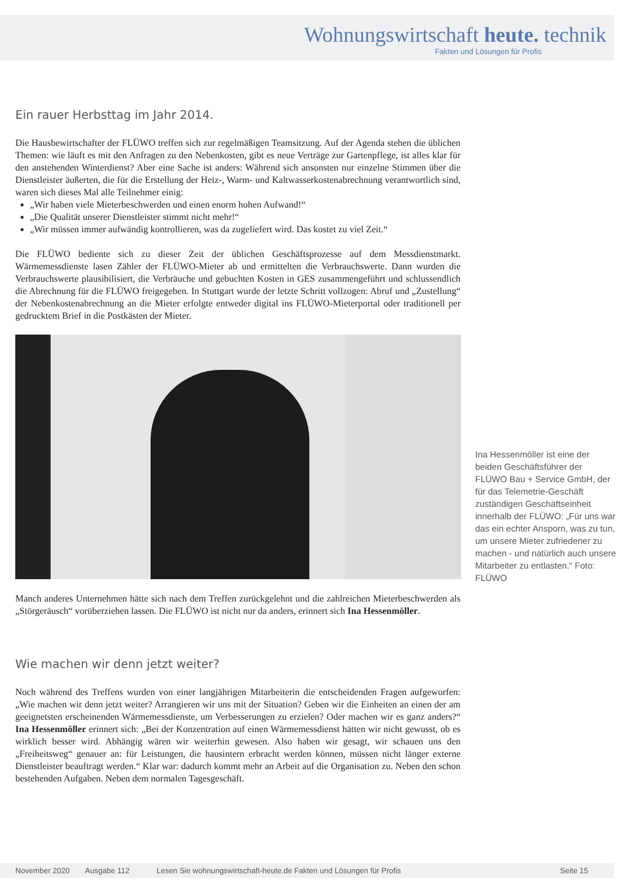Wohnungswirtschaft heute. technik
Fakten und Lösungen für Profis
Ein rauer Herbsttag im Jahr 2014.
Die Hausbewirtschafter der FLÜWO treffen sich zur regelmäßigen Teamsitzung. Auf der Agenda stehen die üblichen Themen: wie läuft es mit den Anfragen zu den Nebenkosten, gibt es neue Verträge zur Gartenpflege, ist alles klar für den anstehenden Winterdienst? Aber eine Sache ist anders: Während sich ansonsten nur einzelne Stimmen über die Dienstleister äußerten, die für die Erstellung der Heiz-, Warm- und Kaltwasserkostenabrechnung verantwortlich sind, waren sich dieses Mal alle Teilnehmer einig:
„Wir haben viele Mieterbeschwerden und einen enorm hohen Aufwand!“
„Die Qualität unserer Dienstleister stimmt nicht mehr!“
„Wir müssen immer aufwändig kontrollieren, was da zugeliefert wird. Das kostet zu viel Zeit.“
Die FLÜWO bediente sich zu dieser Zeit der üblichen Geschäftsprozesse auf dem Messdienstmarkt. Wärmemessdienste lasen Zähler der FLÜWO-Mieter ab und ermittelten die Verbrauchswerte. Dann wurden die Verbrauchswerte plausibilisiert, die Verbräuche und gebuchten Kosten in GES zusammengeführt und schlussendlich die Abrechnung für die FLÜWO freigegeben. In Stuttgart wurde der letzte Schritt vollzogen: Abruf und „Zustellung“ der Nebenkostenabrechnung an die Mieter erfolgte entweder digital ins FLÜWO-Mieterportal oder traditionell per gedrucktem Brief in die Postkästen der Mieter.
Manch anderes Unternehmen hätte sich nach dem Treffen zurückgelehnt und die zahlreichen Mieterbeschwerden als „Störgeräusch“ vorüberziehen lassen. Die FLÜWO ist nicht nur da anders, erinnert sich Ina Hessenmöller.
Wie machen wir denn jetzt weiter?
Noch während des Treffens wurden von einer langjährigen Mitarbeiterin die entscheidenden Fragen aufgeworfen: „Wie machen wir denn jetzt weiter? Arrangieren wir uns mit der Situation? Geben wir die Einheiten an einen der am geeignetsten erscheinenden Wärmemessdienste, um Verbesserungen zu erzielen? Oder machen wir es ganz anders?“ Ina Hessenmöller erinnert sich: „Bei der Konzentration auf einen Wärmemessdienst hätten wir nicht gewusst, ob es wirklich besser wird. Abhängig wären wir weiterhin gewesen. Also haben wir gesagt, wir schauen uns den „Freiheitsweg“ genauer an: für Leistungen, die hausintern erbracht werden können, müssen nicht länger externe Dienstleister beauftragt werden.“ Klar war: dadurch kommt mehr an Arbeit auf die Organisation zu. Neben den schon bestehenden Aufgaben. Neben dem normalen Tagesgeschäft.
Ina Hessenmöller ist eine der beiden Geschäftsführer der FLÜWO Bau + Service GmbH, der für das Telemetrie-Geschäft zuständigen Geschäftseinheit innerhalb der FLÜWO: „Für uns war das ein echter Ansporn, was zu tun, um unsere Mieter zufriedener zu machen - und natürlich auch unsere Mitarbeiter zu entlasten.“ Foto: FLÜWO
November 2020 Ausgabe 112 Lesen Sie wohnungswirtschaft-heute.de Fakten und Lösungen für Profis Seite 15